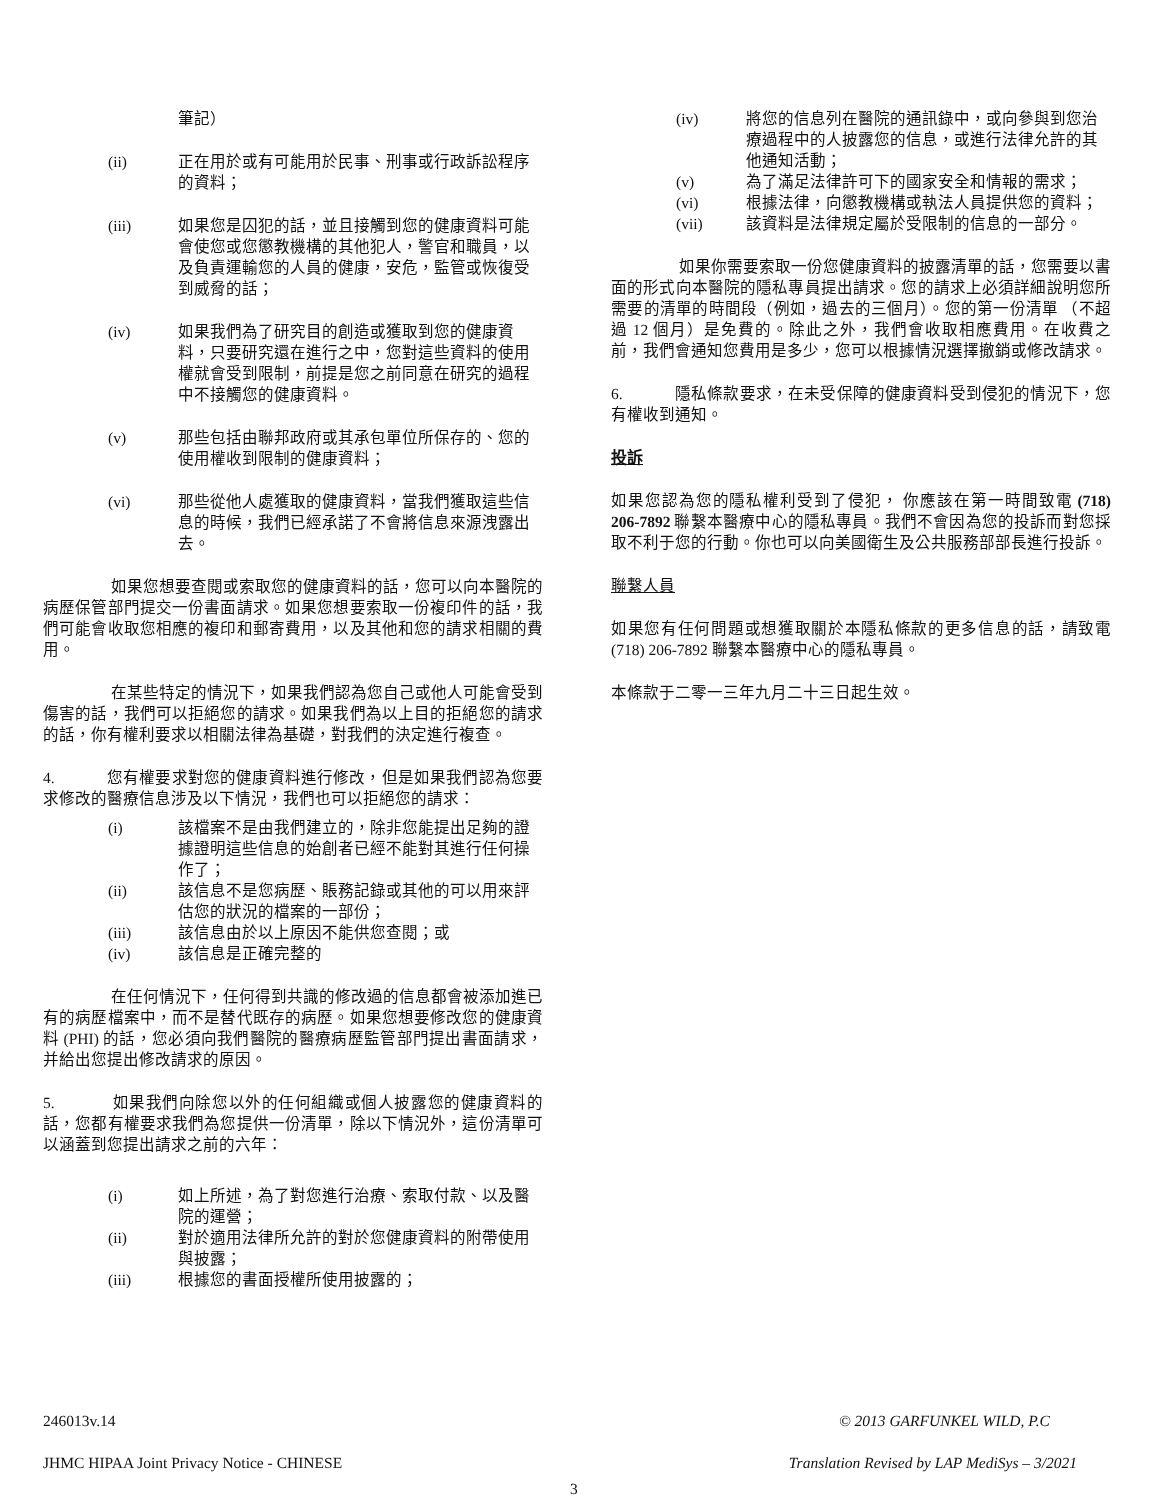筆記）
(ii) 正在用於或有可能用於民事、刑事或行政訴訟程序的資料；
(iii) 如果您是囚犯的話，並且接觸到您的健康資料可能會使您或您懲教機構的其他犯人，警官和職員，以及負責運輸您的人員的健康，安危，監管或恢復受到威脅的話；
(iv) 如果我們為了研究目的創造或獲取到您的健康資料，只要研究還在進行之中，您對這些資料的使用權就會受到限制，前提是您之前同意在研究的過程中不接觸您的健康資料。
(v) 那些包括由聯邦政府或其承包單位所保存的、您的使用權收到限制的健康資料；
(vi) 那些從他人處獲取的健康資料，當我們獲取這些信息的時候，我們已經承諾了不會將信息來源洩露出去。
如果您想要查閱或索取您的健康資料的話，您可以向本醫院的病歷保管部門提交一份書面請求。如果您想要索取一份複印件的話，我們可能會收取您相應的複印和郵寄費用，以及其他和您的請求相關的費用。
在某些特定的情況下，如果我們認為您自己或他人可能會受到傷害的話，我們可以拒絕您的請求。如果我們為以上目的拒絕您的請求的話，你有權利要求以相關法律為基礎，對我們的決定進行複查。
4. 您有權要求對您的健康資料進行修改，但是如果我們認為您要求修改的醫療信息涉及以下情況，我們也可以拒絕您的請求：
(i) 該檔案不是由我們建立的，除非您能提出足夠的證據證明這些信息的始創者已經不能對其進行任何操作了；
(ii) 該信息不是您病歷、賬務記錄或其他的可以用來評估您的狀況的檔案的一部份；
(iii) 該信息由於以上原因不能供您查閱；或
(iv) 該信息是正確完整的
在任何情況下，任何得到共識的修改過的信息都會被添加進已有的病歷檔案中，而不是替代既存的病歷。如果您想要修改您的健康資料 (PHI) 的話，您必須向我們醫院的醫療病歷監管部門提出書面請求，并給出您提出修改請求的原因。
5. 如果我們向除您以外的任何組織或個人披露您的健康資料的話，您都有權要求我們為您提供一份清單，除以下情況外，這份清單可以涵蓋到您提出請求之前的六年：
(i) 如上所述，為了對您進行治療、索取付款、以及醫院的運營；
(ii) 對於適用法律所允許的對於您健康資料的附帶使用與披露；
(iii) 根據您的書面授權所使用披露的；
(iv) 將您的信息列在醫院的通訊錄中，或向參與到您治療過程中的人披露您的信息，或進行法律允許的其他通知活動；
(v) 為了滿足法律許可下的國家安全和情報的需求；
(vi) 根據法律，向懲教機構或執法人員提供您的資料；
(vii) 該資料是法律規定屬於受限制的信息的一部分。
如果你需要索取一份您健康資料的披露清單的話，您需要以書面的形式向本醫院的隱私專員提出請求。您的請求上必須詳細說明您所需要的清單的時間段（例如，過去的三個月）。您的第一份清單 （不超過 12 個月）是免費的。除此之外，我們會收取相應費用。在收費之前，我們會通知您費用是多少，您可以根據情況選擇撤銷或修改請求。
6. 隱私條款要求，在未受保障的健康資料受到侵犯的情況下，您有權收到通知。
投訴
如果您認為您的隱私權利受到了侵犯， 你應該在第一時間致電 (718) 206-7892 聯繫本醫療中心的隱私專員。我們不會因為您的投訴而對您採取不利于您的行動。你也可以向美國衛生及公共服務部部長進行投訴。
聯繫人員
如果您有任何問題或想獲取關於本隱私條款的更多信息的話，請致電 (718) 206-7892 聯繫本醫療中心的隱私專員。
本條款于二零一三年九月二十三日起生效。
246013v.14
JHMC HIPAA Joint Privacy Notice - CHINESE
© 2013 GARFUNKEL WILD, P.C
Translation Revised by LAP MediSys – 3/2021
3